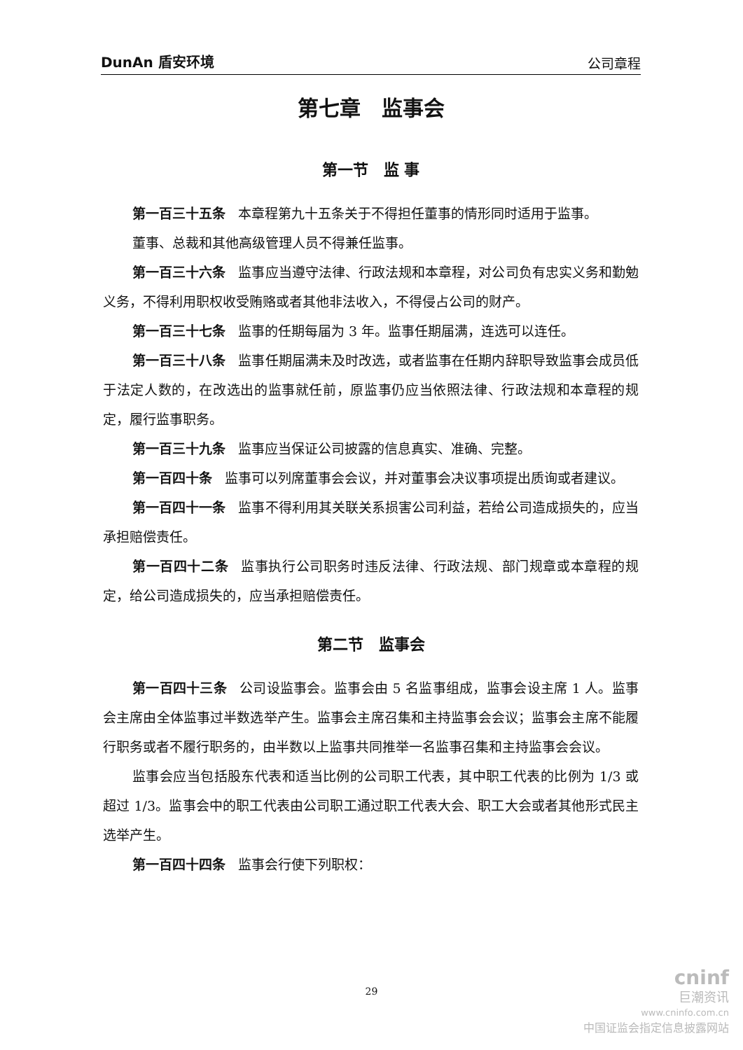DunAn 盾安环境 公司章程
第七章　监事会
第一节　监 事
第一百三十五条 本章程第九十五条关于不得担任董事的情形同时适用于监事。
董事、总裁和其他高级管理人员不得兼任监事。
第一百三十六条 监事应当遵守法律、行政法规和本章程，对公司负有忠实义务和勤勉义务，不得利用职权收受贿赂或者其他非法收入，不得侵占公司的财产。
第一百三十七条 监事的任期每届为 3 年。监事任期届满，连选可以连任。
第一百三十八条 监事任期届满未及时改选，或者监事在任期内辞职导致监事会成员低于法定人数的，在改选出的监事就任前，原监事仍应当依照法律、行政法规和本章程的规定，履行监事职务。
第一百三十九条 监事应当保证公司披露的信息真实、准确、完整。
第一百四十条 监事可以列席董事会会议，并对董事会决议事项提出质询或者建议。
第一百四十一条 监事不得利用其关联关系损害公司利益，若给公司造成损失的，应当承担赔偿责任。
第一百四十二条 监事执行公司职务时违反法律、行政法规、部门规章或本章程的规定，给公司造成损失的，应当承担赔偿责任。
第二节　监事会
第一百四十三条 公司设监事会。监事会由 5 名监事组成，监事会设主席 1 人。监事会主席由全体监事过半数选举产生。监事会主席召集和主持监事会会议；监事会主席不能履行职务或者不履行职务的，由半数以上监事共同推举一名监事召集和主持监事会会议。
监事会应当包括股东代表和适当比例的公司职工代表，其中职工代表的比例为 1/3 或超过 1/3。监事会中的职工代表由公司职工通过职工代表大会、职工大会或者其他形式民主选举产生。
第一百四十四条 监事会行使下列职权：
29
cninf
巨潮资讯
www.cninfo.com.cn
中国证监会指定信息披露网站